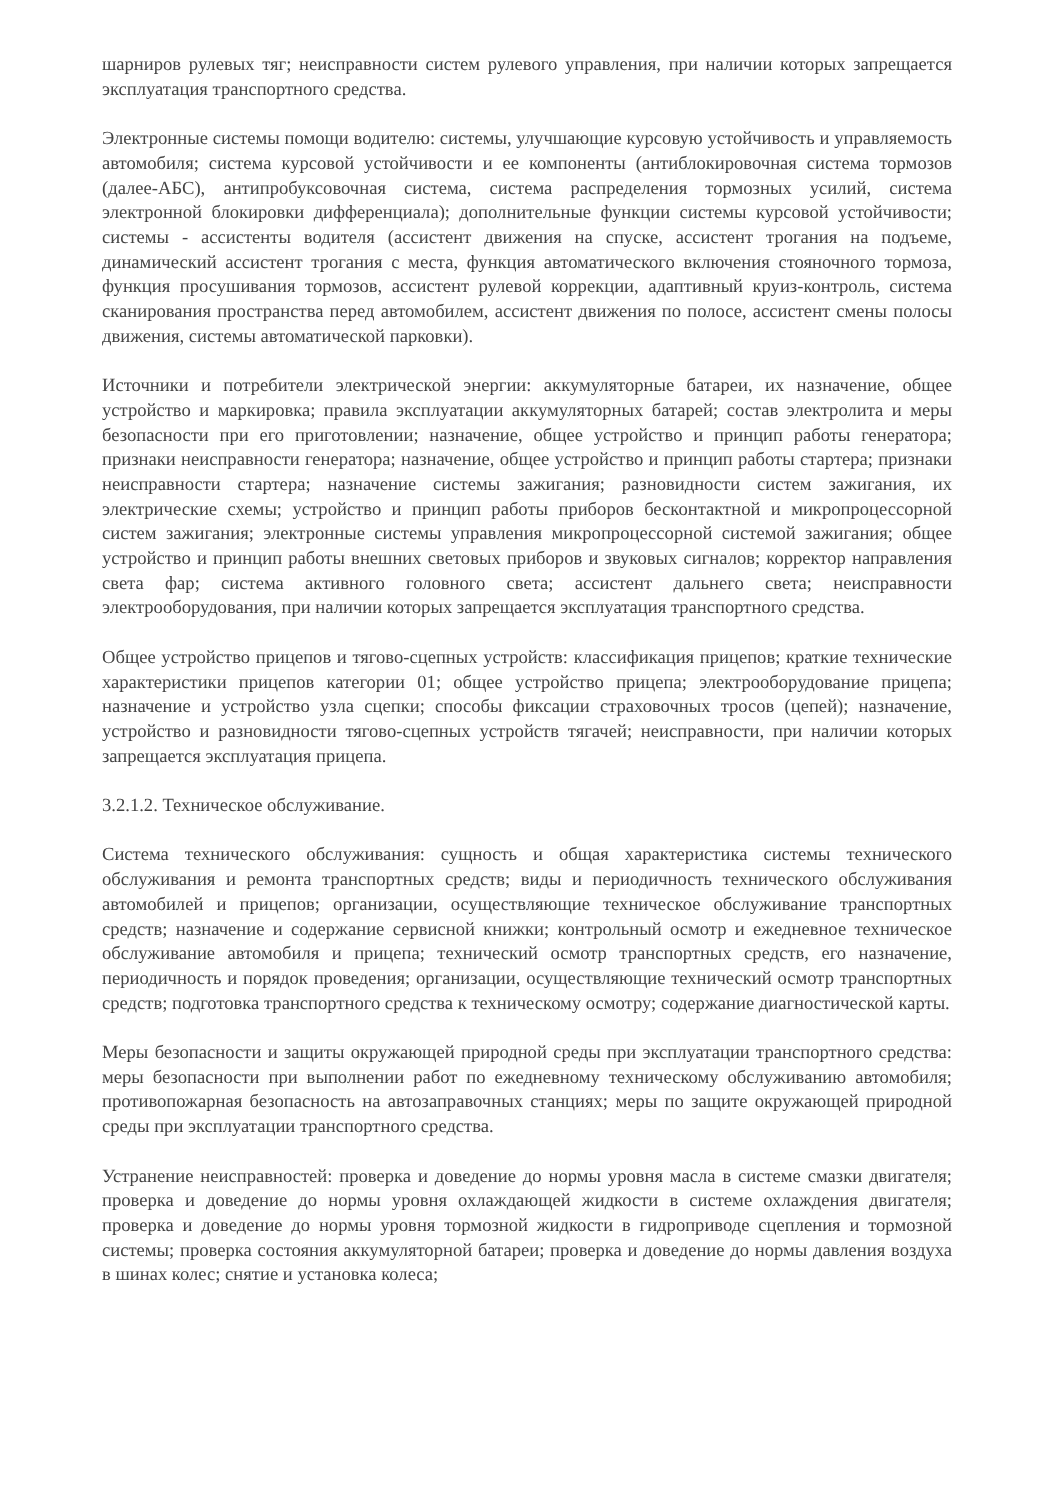шарниров рулевых тяг; неисправности систем рулевого управления, при наличии которых запрещается эксплуатация транспортного средства.
Электронные системы помощи водителю: системы, улучшающие курсовую устойчивость и управляемость автомобиля; система курсовой устойчивости и ее компоненты (антиблокировочная система тормозов (далее-АБС), антипробуксовочная система, система распределения тормозных усилий, система электронной блокировки дифференциала); дополнительные функции системы курсовой устойчивости; системы - ассистенты водителя (ассистент движения на спуске, ассистент трогания на подъеме, динамический ассистент трогания с места, функция автоматического включения стояночного тормоза, функция просушивания тормозов, ассистент рулевой коррекции, адаптивный круиз-контроль, система сканирования пространства перед автомобилем, ассистент движения по полосе, ассистент смены полосы движения, системы автоматической парковки).
Источники и потребители электрической энергии: аккумуляторные батареи, их назначение, общее устройство и маркировка; правила эксплуатации аккумуляторных батарей; состав электролита и меры безопасности при его приготовлении; назначение, общее устройство и принцип работы генератора; признаки неисправности генератора; назначение, общее устройство и принцип работы стартера; признаки неисправности стартера; назначение системы зажигания; разновидности систем зажигания, их электрические схемы; устройство и принцип работы приборов бесконтактной и микропроцессорной систем зажигания; электронные системы управления микропроцессорной системой зажигания; общее устройство и принцип работы внешних световых приборов и звуковых сигналов; корректор направления света фар; система активного головного света; ассистент дальнего света; неисправности электрооборудования, при наличии которых запрещается эксплуатация транспортного средства.
Общее устройство прицепов и тягово-сцепных устройств: классификация прицепов; краткие технические характеристики прицепов категории 01; общее устройство прицепа; электрооборудование прицепа; назначение и устройство узла сцепки; способы фиксации страховочных тросов (цепей); назначение, устройство и разновидности тягово-сцепных устройств тягачей; неисправности, при наличии которых запрещается эксплуатация прицепа.
3.2.1.2. Техническое обслуживание.
Система технического обслуживания: сущность и общая характеристика системы технического обслуживания и ремонта транспортных средств; виды и периодичность технического обслуживания автомобилей и прицепов; организации, осуществляющие техническое обслуживание транспортных средств; назначение и содержание сервисной книжки; контрольный осмотр и ежедневное техническое обслуживание автомобиля и прицепа; технический осмотр транспортных средств, его назначение, периодичность и порядок проведения; организации, осуществляющие технический осмотр транспортных средств; подготовка транспортного средства к техническому осмотру; содержание диагностической карты.
Меры безопасности и защиты окружающей природной среды при эксплуатации транспортного средства: меры безопасности при выполнении работ по ежедневному техническому обслуживанию автомобиля; противопожарная безопасность на автозаправочных станциях; меры по защите окружающей природной среды при эксплуатации транспортного средства.
Устранение неисправностей: проверка и доведение до нормы уровня масла в системе смазки двигателя; проверка и доведение до нормы уровня охлаждающей жидкости в системе охлаждения двигателя; проверка и доведение до нормы уровня тормозной жидкости в гидроприводе сцепления и тормозной системы; проверка состояния аккумуляторной батареи; проверка и доведение до нормы давления воздуха в шинах колес; снятие и установка колеса;